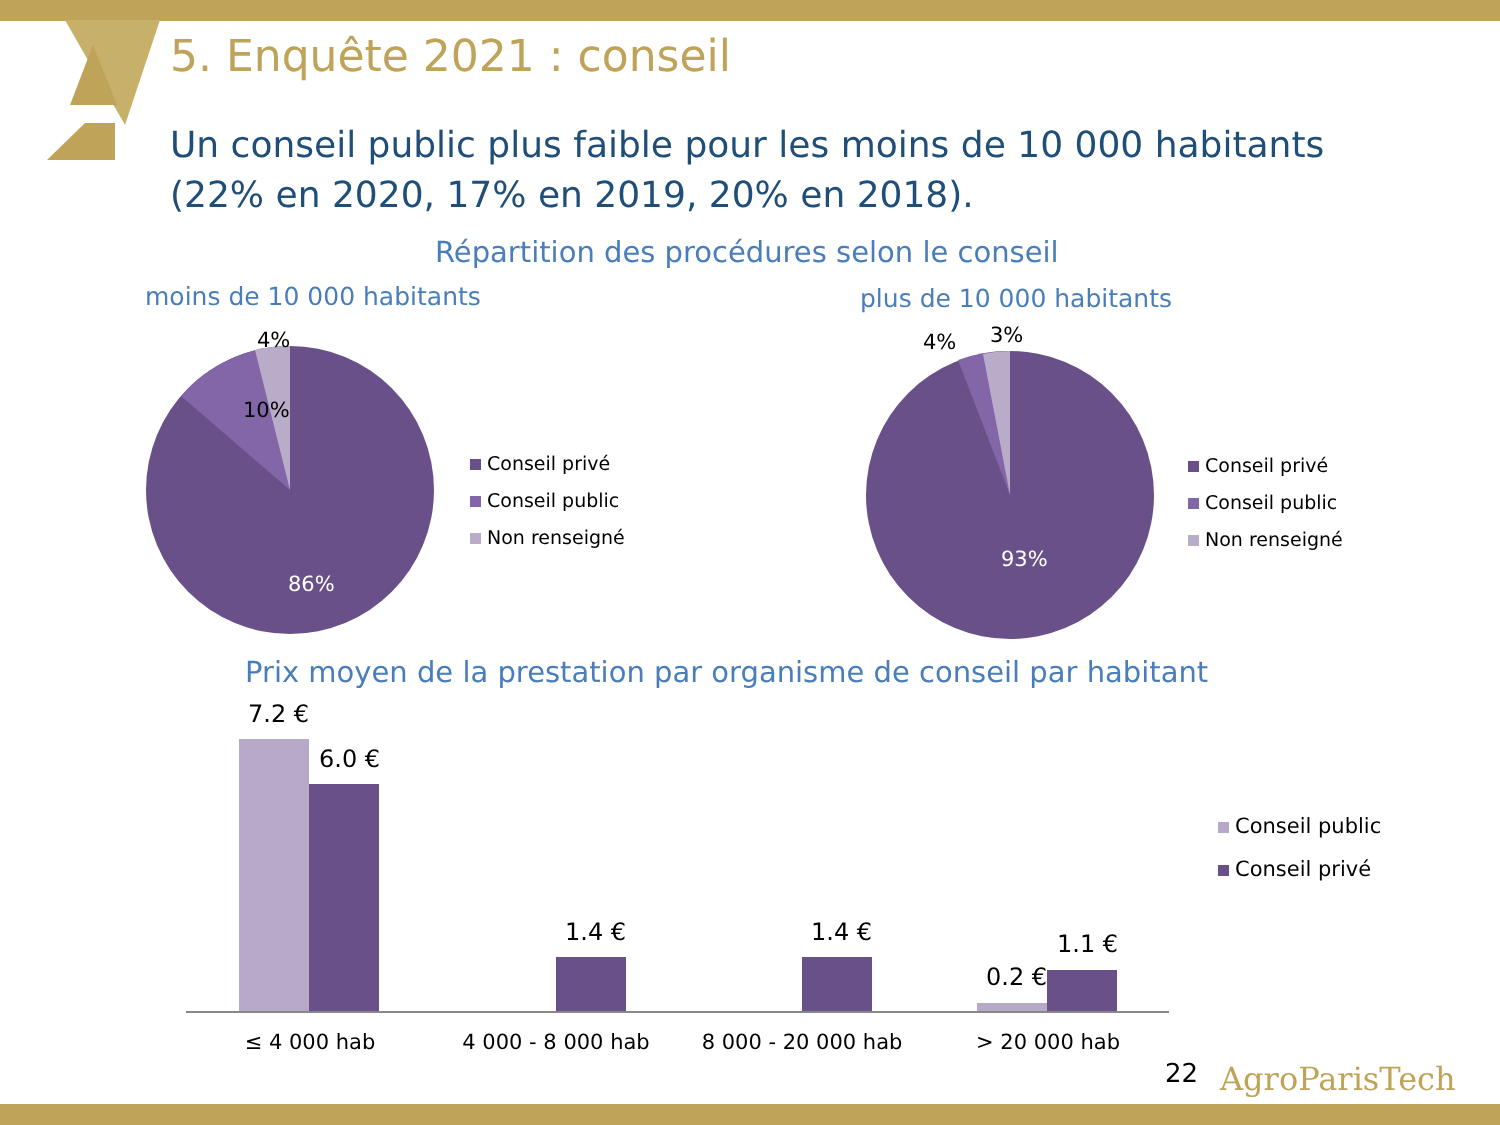5. Enquête 2021 : conseil
Un conseil public plus faible pour les moins de 10 000 habitants (22% en 2020, 17% en 2019, 20% en 2018).
Répartition des procédures selon le conseil
moins de 10 000 habitants plus de 10 000 habitants
4%
10%
86%
Conseil privé
Conseil public
Non renseigné
4% 3%
93%
Conseil privé
Conseil public
Non renseigné
Prix moyen de la prestation par organisme de conseil par habitant
7.2 €
6.0 €
1.4 € 1.4 €
0.2 €
1.1 €
≤ 4 000 hab 4 000 - 8 000 hab 8 000 - 20 000 hab > 20 000 hab
Conseil public
Conseil privé
22 AgroParisTech